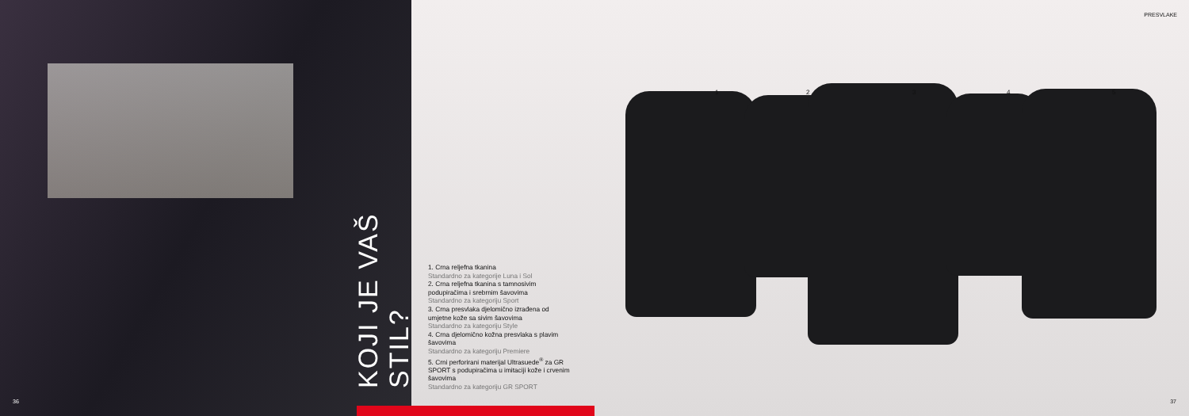KOJI JE VAŠ STIL?
36 37
PRESVLAKE
1 2 3 4 5
1. Crna reljefna tkanina
Standardno za kategorije Luna i Sol
2. Crna reljefna tkanina s tamnosivim podupiračima i srebrnim šavovima
Standardno za kategoriju Sport
3. Crna presvlaka djelomično izrađena od umjetne kože sa sivim šavovima
Standardno za kategoriju Style
4. Crna djelomično kožna presvlaka s plavim šavovima
Standardno za kategoriju Premiere
5. Crni perforirani materijal Ultrasuede<sup>®</sup> za GR SPORT s podupiračima u imitaciji kože i crvenim šavovima
Standardno za kategoriju GR SPORT